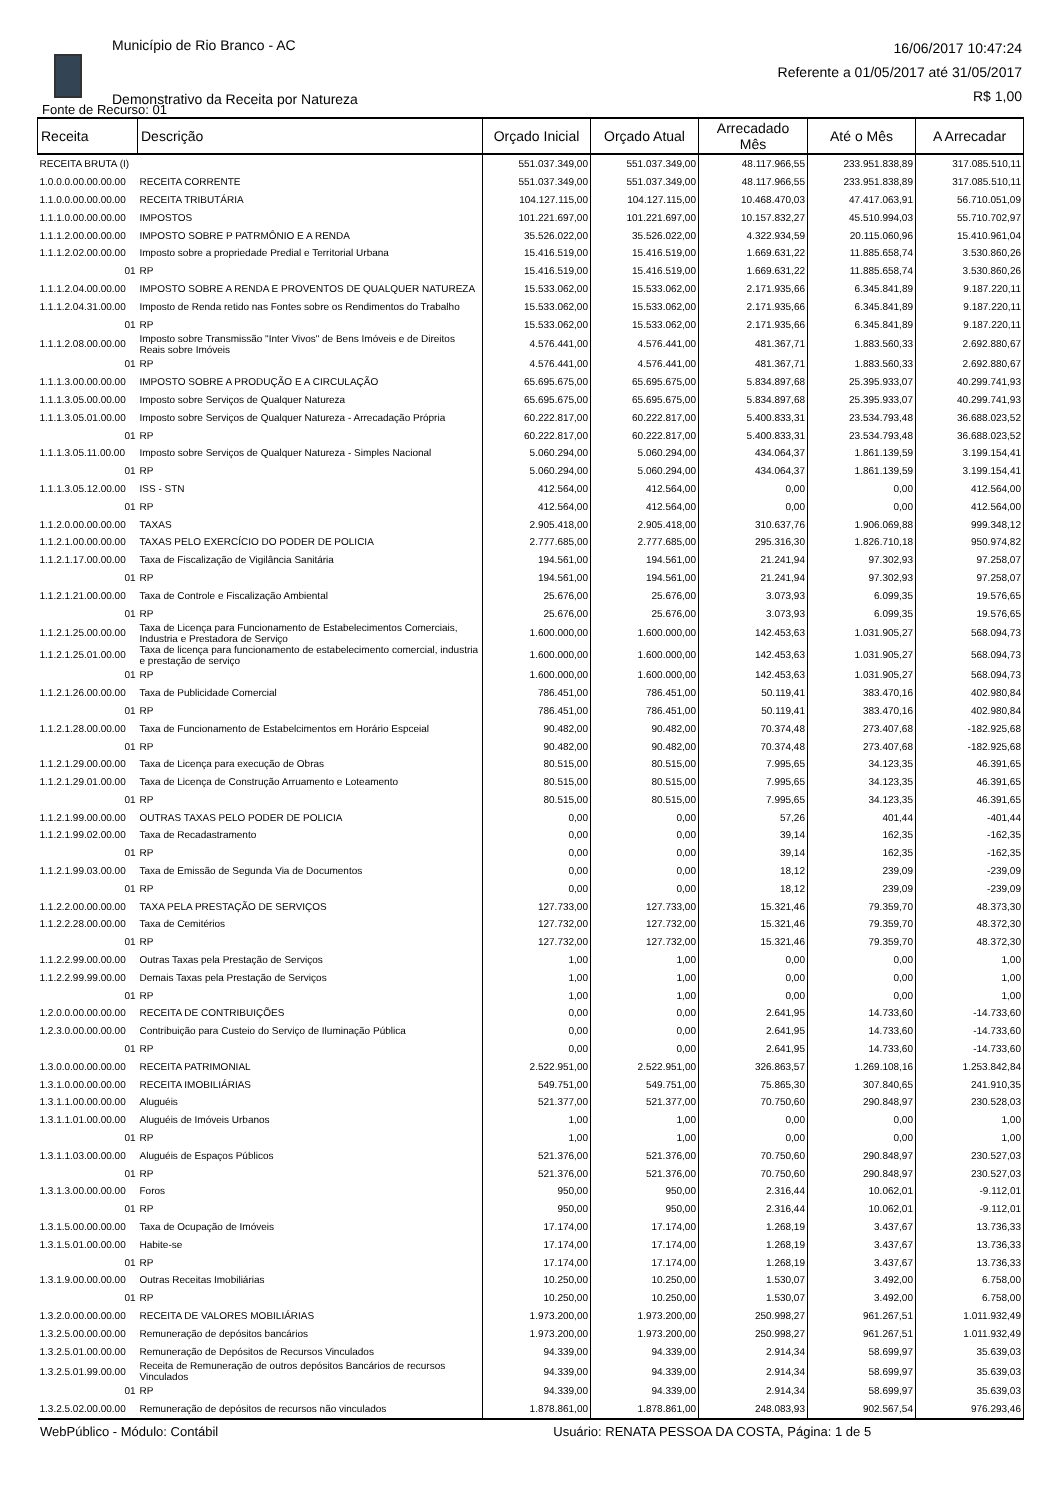Município de Rio Branco - AC
Demonstrativo da Receita por Natureza
16/06/2017 10:47:24
Referente a 01/05/2017 até 31/05/2017
R$ 1,00
Fonte de Recurso: 01
| Receita | Descrição | Orçado Inicial | Orçado Atual | Arrecadado Mês | Até o Mês | A Arrecadar |
| --- | --- | --- | --- | --- | --- | --- |
| RECEITA BRUTA (I) | | 551.037.349,00 | 551.037.349,00 | 48.117.966,55 | 233.951.838,89 | 317.085.510,11 |
| 1.0.0.0.00.00.00.00 | RECEITA CORRENTE | 551.037.349,00 | 551.037.349,00 | 48.117.966,55 | 233.951.838,89 | 317.085.510,11 |
| 1.1.0.0.00.00.00.00 | RECEITA TRIBUTÁRIA | 104.127.115,00 | 104.127.115,00 | 10.468.470,03 | 47.417.063,91 | 56.710.051,09 |
| 1.1.1.0.00.00.00.00 | IMPOSTOS | 101.221.697,00 | 101.221.697,00 | 10.157.832,27 | 45.510.994,03 | 55.710.702,97 |
| 1.1.1.2.00.00.00.00 | IMPOSTO SOBRE P PATRMÔNIO E A RENDA | 35.526.022,00 | 35.526.022,00 | 4.322.934,59 | 20.115.060,96 | 15.410.961,04 |
| 1.1.1.2.02.00.00.00 | Imposto sobre a propriedade Predial e Territorial Urbana | 15.416.519,00 | 15.416.519,00 | 1.669.631,22 | 11.885.658,74 | 3.530.860,26 |
| 01 | RP | 15.416.519,00 | 15.416.519,00 | 1.669.631,22 | 11.885.658,74 | 3.530.860,26 |
| 1.1.1.2.04.00.00.00 | IMPOSTO SOBRE A RENDA E PROVENTOS DE QUALQUER NATUREZA | 15.533.062,00 | 15.533.062,00 | 2.171.935,66 | 6.345.841,89 | 9.187.220,11 |
| 1.1.1.2.04.31.00.00 | Imposto de Renda retido nas Fontes sobre os Rendimentos do Trabalho | 15.533.062,00 | 15.533.062,00 | 2.171.935,66 | 6.345.841,89 | 9.187.220,11 |
| 01 | RP | 15.533.062,00 | 15.533.062,00 | 2.171.935,66 | 6.345.841,89 | 9.187.220,11 |
| 1.1.1.2.08.00.00.00 | Imposto sobre Transmissão "Inter Vivos" de Bens Imóveis e de Direitos Reais sobre Imóveis | 4.576.441,00 | 4.576.441,00 | 481.367,71 | 1.883.560,33 | 2.692.880,67 |
| 01 | RP | 4.576.441,00 | 4.576.441,00 | 481.367,71 | 1.883.560,33 | 2.692.880,67 |
| 1.1.1.3.00.00.00.00 | IMPOSTO SOBRE A PRODUÇÃO E A CIRCULAÇÃO | 65.695.675,00 | 65.695.675,00 | 5.834.897,68 | 25.395.933,07 | 40.299.741,93 |
| 1.1.1.3.05.00.00.00 | Imposto sobre Serviços de Qualquer Natureza | 65.695.675,00 | 65.695.675,00 | 5.834.897,68 | 25.395.933,07 | 40.299.741,93 |
| 1.1.1.3.05.01.00.00 | Imposto sobre Serviços de Qualquer Natureza - Arrecadação Própria | 60.222.817,00 | 60.222.817,00 | 5.400.833,31 | 23.534.793,48 | 36.688.023,52 |
| 01 | RP | 60.222.817,00 | 60.222.817,00 | 5.400.833,31 | 23.534.793,48 | 36.688.023,52 |
| 1.1.1.3.05.11.00.00 | Imposto sobre Serviços de Qualquer Natureza - Simples Nacional | 5.060.294,00 | 5.060.294,00 | 434.064,37 | 1.861.139,59 | 3.199.154,41 |
| 01 | RP | 5.060.294,00 | 5.060.294,00 | 434.064,37 | 1.861.139,59 | 3.199.154,41 |
| 1.1.1.3.05.12.00.00 | ISS - STN | 412.564,00 | 412.564,00 | 0,00 | 0,00 | 412.564,00 |
| 01 | RP | 412.564,00 | 412.564,00 | 0,00 | 0,00 | 412.564,00 |
| 1.1.2.0.00.00.00.00 | TAXAS | 2.905.418,00 | 2.905.418,00 | 310.637,76 | 1.906.069,88 | 999.348,12 |
| 1.1.2.1.00.00.00.00 | TAXAS PELO EXERCÍCIO DO PODER DE POLICIA | 2.777.685,00 | 2.777.685,00 | 295.316,30 | 1.826.710,18 | 950.974,82 |
| 1.1.2.1.17.00.00.00 | Taxa de Fiscalização de Vigilância Sanitária | 194.561,00 | 194.561,00 | 21.241,94 | 97.302,93 | 97.258,07 |
| 01 | RP | 194.561,00 | 194.561,00 | 21.241,94 | 97.302,93 | 97.258,07 |
| 1.1.2.1.21.00.00.00 | Taxa de Controle e Fiscalização Ambiental | 25.676,00 | 25.676,00 | 3.073,93 | 6.099,35 | 19.576,65 |
| 01 | RP | 25.676,00 | 25.676,00 | 3.073,93 | 6.099,35 | 19.576,65 |
| 1.1.2.1.25.00.00.00 | Taxa de Licença para Funcionamento de Estabelecimentos Comerciais, Industria e Prestadora de Serviço | 1.600.000,00 | 1.600.000,00 | 142.453,63 | 1.031.905,27 | 568.094,73 |
| 1.1.2.1.25.01.00.00 | Taxa de licença para funcionamento de estabelecimento comercial, industria e prestação de serviço | 1.600.000,00 | 1.600.000,00 | 142.453,63 | 1.031.905,27 | 568.094,73 |
| 01 | RP | 1.600.000,00 | 1.600.000,00 | 142.453,63 | 1.031.905,27 | 568.094,73 |
| 1.1.2.1.26.00.00.00 | Taxa de Publicidade Comercial | 786.451,00 | 786.451,00 | 50.119,41 | 383.470,16 | 402.980,84 |
| 01 | RP | 786.451,00 | 786.451,00 | 50.119,41 | 383.470,16 | 402.980,84 |
| 1.1.2.1.28.00.00.00 | Taxa de Funcionamento de Estabelcimentos em Horário Espceial | 90.482,00 | 90.482,00 | 70.374,48 | 273.407,68 | -182.925,68 |
| 01 | RP | 90.482,00 | 90.482,00 | 70.374,48 | 273.407,68 | -182.925,68 |
| 1.1.2.1.29.00.00.00 | Taxa de Licença para execução de Obras | 80.515,00 | 80.515,00 | 7.995,65 | 34.123,35 | 46.391,65 |
| 1.1.2.1.29.01.00.00 | Taxa de Licença de Construção Arruamento e Loteamento | 80.515,00 | 80.515,00 | 7.995,65 | 34.123,35 | 46.391,65 |
| 01 | RP | 80.515,00 | 80.515,00 | 7.995,65 | 34.123,35 | 46.391,65 |
| 1.1.2.1.99.00.00.00 | OUTRAS TAXAS PELO PODER DE POLICIA | 0,00 | 0,00 | 57,26 | 401,44 | -401,44 |
| 1.1.2.1.99.02.00.00 | Taxa de Recadastramento | 0,00 | 0,00 | 39,14 | 162,35 | -162,35 |
| 01 | RP | 0,00 | 0,00 | 39,14 | 162,35 | -162,35 |
| 1.1.2.1.99.03.00.00 | Taxa de Emissão de Segunda Via de Documentos | 0,00 | 0,00 | 18,12 | 239,09 | -239,09 |
| 01 | RP | 0,00 | 0,00 | 18,12 | 239,09 | -239,09 |
| 1.1.2.2.00.00.00.00 | TAXA PELA PRESTAÇÃO DE SERVIÇOS | 127.733,00 | 127.733,00 | 15.321,46 | 79.359,70 | 48.373,30 |
| 1.1.2.2.28.00.00.00 | Taxa de Cemitérios | 127.732,00 | 127.732,00 | 15.321,46 | 79.359,70 | 48.372,30 |
| 01 | RP | 127.732,00 | 127.732,00 | 15.321,46 | 79.359,70 | 48.372,30 |
| 1.1.2.2.99.00.00.00 | Outras Taxas pela Prestação de Serviços | 1,00 | 1,00 | 0,00 | 0,00 | 1,00 |
| 1.1.2.2.99.99.00.00 | Demais Taxas pela Prestação de Serviços | 1,00 | 1,00 | 0,00 | 0,00 | 1,00 |
| 01 | RP | 1,00 | 1,00 | 0,00 | 0,00 | 1,00 |
| 1.2.0.0.00.00.00.00 | RECEITA DE CONTRIBUIÇÕES | 0,00 | 0,00 | 2.641,95 | 14.733,60 | -14.733,60 |
| 1.2.3.0.00.00.00.00 | Contribuição para Custeio do Serviço de Iluminação Pública | 0,00 | 0,00 | 2.641,95 | 14.733,60 | -14.733,60 |
| 01 | RP | 0,00 | 0,00 | 2.641,95 | 14.733,60 | -14.733,60 |
| 1.3.0.0.00.00.00.00 | RECEITA PATRIMONIAL | 2.522.951,00 | 2.522.951,00 | 326.863,57 | 1.269.108,16 | 1.253.842,84 |
| 1.3.1.0.00.00.00.00 | RECEITA IMOBILIÁRIAS | 549.751,00 | 549.751,00 | 75.865,30 | 307.840,65 | 241.910,35 |
| 1.3.1.1.00.00.00.00 | Aluguéis | 521.377,00 | 521.377,00 | 70.750,60 | 290.848,97 | 230.528,03 |
| 1.3.1.1.01.00.00.00 | Aluguéis de Imóveis Urbanos | 1,00 | 1,00 | 0,00 | 0,00 | 1,00 |
| 01 | RP | 1,00 | 1,00 | 0,00 | 0,00 | 1,00 |
| 1.3.1.1.03.00.00.00 | Aluguéis de Espaços Públicos | 521.376,00 | 521.376,00 | 70.750,60 | 290.848,97 | 230.527,03 |
| 01 | RP | 521.376,00 | 521.376,00 | 70.750,60 | 290.848,97 | 230.527,03 |
| 1.3.1.3.00.00.00.00 | Foros | 950,00 | 950,00 | 2.316,44 | 10.062,01 | -9.112,01 |
| 01 | RP | 950,00 | 950,00 | 2.316,44 | 10.062,01 | -9.112,01 |
| 1.3.1.5.00.00.00.00 | Taxa de Ocupação de Imóveis | 17.174,00 | 17.174,00 | 1.268,19 | 3.437,67 | 13.736,33 |
| 1.3.1.5.01.00.00.00 | Habite-se | 17.174,00 | 17.174,00 | 1.268,19 | 3.437,67 | 13.736,33 |
| 01 | RP | 17.174,00 | 17.174,00 | 1.268,19 | 3.437,67 | 13.736,33 |
| 1.3.1.9.00.00.00.00 | Outras Receitas Imobiliárias | 10.250,00 | 10.250,00 | 1.530,07 | 3.492,00 | 6.758,00 |
| 01 | RP | 10.250,00 | 10.250,00 | 1.530,07 | 3.492,00 | 6.758,00 |
| 1.3.2.0.00.00.00.00 | RECEITA DE VALORES MOBILIÁRIAS | 1.973.200,00 | 1.973.200,00 | 250.998,27 | 961.267,51 | 1.011.932,49 |
| 1.3.2.5.00.00.00.00 | Remuneração de depósitos bancários | 1.973.200,00 | 1.973.200,00 | 250.998,27 | 961.267,51 | 1.011.932,49 |
| 1.3.2.5.01.00.00.00 | Remuneração de Depósitos de Recursos Vinculados | 94.339,00 | 94.339,00 | 2.914,34 | 58.699,97 | 35.639,03 |
| 1.3.2.5.01.99.00.00 | Receita de Remuneração de outros depósitos Bancários de recursos Vinculados | 94.339,00 | 94.339,00 | 2.914,34 | 58.699,97 | 35.639,03 |
| 01 | RP | 94.339,00 | 94.339,00 | 2.914,34 | 58.699,97 | 35.639,03 |
| 1.3.2.5.02.00.00.00 | Remuneração de depósitos de recursos não vinculados | 1.878.861,00 | 1.878.861,00 | 248.083,93 | 902.567,54 | 976.293,46 |
WebPúblico - Módulo: Contábil Usuário: RENATA PESSOA DA COSTA, Página: 1 de 5